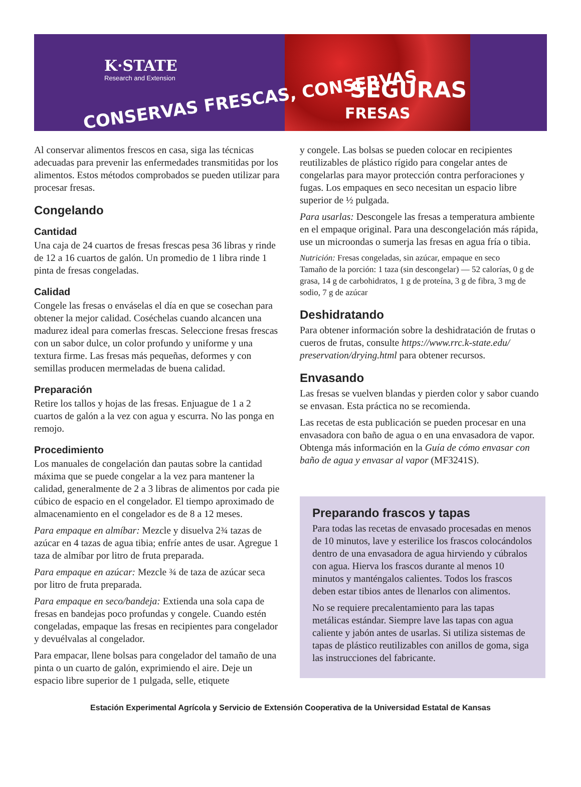K·STATE
Research and Extension
CONSERVAS FRESCAS, CONSERVAS SEGURAS
FRESAS
Al conservar alimentos frescos en casa, siga las técnicas adecuadas para prevenir las enfermedades transmitidas por los alimentos. Estos métodos comprobados se pueden utilizar para procesar fresas.
Congelando
Cantidad
Una caja de 24 cuartos de fresas frescas pesa 36 libras y rinde de 12 a 16 cuartos de galón. Un promedio de 1 libra rinde 1 pinta de fresas congeladas.
Calidad
Congele las fresas o enváselas el día en que se cosechan para obtener la mejor calidad. Coséchelas cuando alcancen una madurez ideal para comerlas frescas. Seleccione fresas frescas con un sabor dulce, un color profundo y uniforme y una textura firme. Las fresas más pequeñas, deformes y con semillas producen mermeladas de buena calidad.
Preparación
Retire los tallos y hojas de las fresas. Enjuague de 1 a 2 cuartos de galón a la vez con agua y escurra. No las ponga en remojo.
Procedimiento
Los manuales de congelación dan pautas sobre la cantidad máxima que se puede congelar a la vez para mantener la calidad, generalmente de 2 a 3 libras de alimentos por cada pie cúbico de espacio en el congelador. El tiempo aproximado de almacenamiento en el congelador es de 8 a 12 meses.
Para empaque en almíbar: Mezcle y disuelva 2¾ tazas de azúcar en 4 tazas de agua tibia; enfríe antes de usar. Agregue 1 taza de almíbar por litro de fruta preparada.
Para empaque en azúcar: Mezcle ¾ de taza de azúcar seca por litro de fruta preparada.
Para empaque en seco/bandeja: Extienda una sola capa de fresas en bandejas poco profundas y congele. Cuando estén congeladas, empaque las fresas en recipientes para congelador y devuélvalas al congelador.
Para empacar, llene bolsas para congelador del tamaño de una pinta o un cuarto de galón, exprimiendo el aire. Deje un espacio libre superior de 1 pulgada, selle, etiquete
y congele. Las bolsas se pueden colocar en recipientes reutilizables de plástico rígido para congelar antes de congelarlas para mayor protección contra perforaciones y fugas. Los empaques en seco necesitan un espacio libre superior de ½ pulgada.
Para usarlas: Descongele las fresas a temperatura ambiente en el empaque original. Para una descongelación más rápida, use un microondas o sumerja las fresas en agua fría o tibia.
Nutrición: Fresas congeladas, sin azúcar, empaque en seco
Tamaño de la porción: 1 taza (sin descongelar) — 52 calorías, 0 g de grasa, 14 g de carbohidratos, 1 g de proteína, 3 g de fibra, 3 mg de sodio, 7 g de azúcar
Deshidratando
Para obtener información sobre la deshidratación de frutas o cueros de frutas, consulte https://www.rrc.k-state.edu/ preservation/drying.html para obtener recursos.
Envasando
Las fresas se vuelven blandas y pierden color y sabor cuando se envasan. Esta práctica no se recomienda.
Las recetas de esta publicación se pueden procesar en una envasadora con baño de agua o en una envasadora de vapor. Obtenga más información en la Guía de cómo envasar con baño de agua y envasar al vapor (MF3241S).
Preparando frascos y tapas
Para todas las recetas de envasado procesadas en menos de 10 minutos, lave y esterilice los frascos colocándolos dentro de una envasadora de agua hirviendo y cúbralos con agua. Hierva los frascos durante al menos 10 minutos y manténgalos calientes. Todos los frascos deben estar tibios antes de llenarlos con alimentos.
No se requiere precalentamiento para las tapas metálicas estándar. Siempre lave las tapas con agua caliente y jabón antes de usarlas. Si utiliza sistemas de tapas de plástico reutilizables con anillos de goma, siga las instrucciones del fabricante.
Estación Experimental Agrícola y Servicio de Extensión Cooperativa de la Universidad Estatal de Kansas